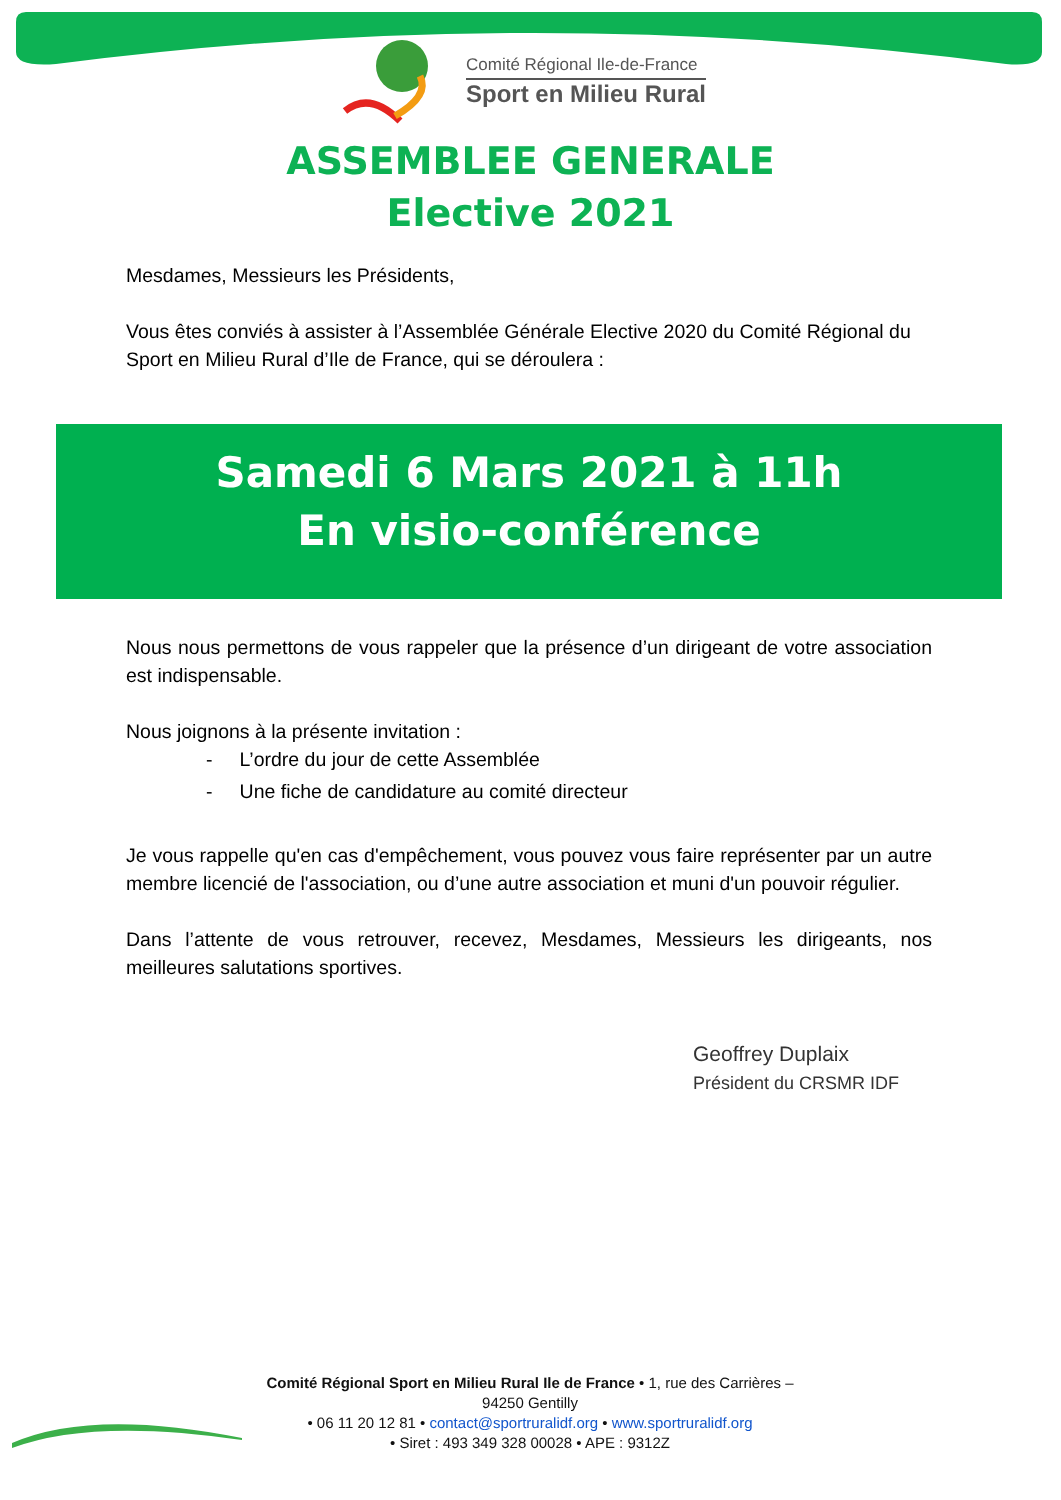Comité Régional Ile-de-France
Sport en Milieu Rural
ASSEMBLEE GENERALE
Elective 2021
Mesdames, Messieurs les Présidents,
Vous êtes conviés à assister à l’Assemblée Générale Elective 2020 du Comité Régional du Sport en Milieu Rural d’Ile de France, qui se déroulera :
Samedi 6 Mars 2021 à 11h
En visio-conférence
Nous nous permettons de vous rappeler que la présence d’un dirigeant de votre association est indispensable.
Nous joignons à la présente invitation :
- L’ordre du jour de cette Assemblée
- Une fiche de candidature au comité directeur
Je vous rappelle qu'en cas d'empêchement, vous pouvez vous faire représenter par un autre membre licencié de l'association, ou d’une autre association et muni d'un pouvoir régulier.
Dans l’attente de vous retrouver, recevez, Mesdames, Messieurs les dirigeants, nos meilleures salutations sportives.
Geoffrey Duplaix
Président du CRSMR IDF
Comité Régional Sport en Milieu Rural Ile de France • 1, rue des Carrières – 94250 Gentilly
• 06 11 20 12 81 • contact@sportruralidf.org • www.sportruralidf.org
• Siret : 493 349 328 00028 • APE : 9312Z